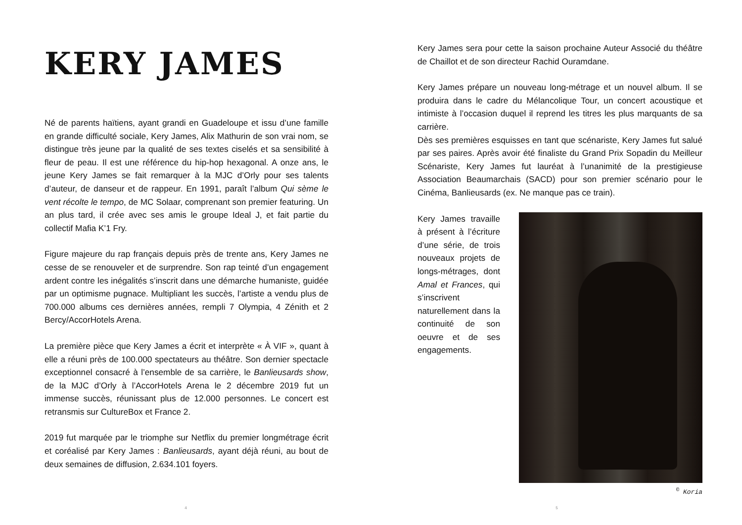KERY JAMES
Né de parents haïtiens, ayant grandi en Guadeloupe et issu d’une famille en grande difficulté sociale, Kery James, Alix Mathurin de son vrai nom, se distingue très jeune par la qualité de ses textes ciselés et sa sensibilité à fleur de peau. Il est une référence du hip-hop hexagonal. A onze ans, le jeune Kery James se fait remarquer à la MJC d’Orly pour ses talents d’auteur, de danseur et de rappeur. En 1991, paraît l’album Qui sème le vent récolte le tempo, de MC Solaar, comprenant son premier featuring. Un an plus tard, il crée avec ses amis le groupe Ideal J, et fait partie du collectif Mafia K’1 Fry.
Figure majeure du rap français depuis près de trente ans, Kery James ne cesse de se renouveler et de surprendre. Son rap teinté d’un engagement ardent contre les inégalités s’inscrit dans une démarche humaniste, guidée par un optimisme pugnace. Multipliant les succès, l’artiste a vendu plus de 700.000 albums ces dernières années, rempli 7 Olympia, 4 Zénith et 2 Bercy/AccorHotels Arena.
La première pièce que Kery James a écrit et interprète « À VIF », quant à elle a réuni près de 100.000 spectateurs au théâtre. Son dernier spectacle exceptionnel consacré à l’ensemble de sa carrière, le Banlieusards show, de la MJC d’Orly à l’AccorHotels Arena le 2 décembre 2019 fut un immense succès, réunissant plus de 12.000 personnes. Le concert est retransmis sur CultureBox et France 2.
2019 fut marquée par le triomphe sur Netflix du premier longmétrage écrit et coréalisé par Kery James : Banlieusards, ayant déjà réuni, au bout de deux semaines de diffusion, 2.634.101 foyers.
4
Kery James sera pour cette la saison prochaine Auteur Associé du théâtre de Chaillot et de son directeur Rachid Ouramdane.
Kery James prépare un nouveau long-métrage et un nouvel album. Il se produira dans le cadre du Mélancolique Tour, un concert acoustique et intimiste à l’occasion duquel il reprend les titres les plus marquants de sa carrière.
Dès ses premières esquisses en tant que scénariste, Kery James fut salué par ses paires. Après avoir été finaliste du Grand Prix Sopadin du Meilleur Scénariste, Kery James fut lauréat à l’unanimité de la prestigieuse Association Beaumarchais (SACD) pour son premier scénario pour le Cinéma, Banlieusards (ex. Ne manque pas ce train).
Kery James travaille à présent à l’écriture d’une série, de trois nouveaux projets de longs-métrages, dont Amal et Frances, qui s’inscrivent naturellement dans la continuité de son oeuvre et de ses engagements.
<sup>©</sup> Koria
5